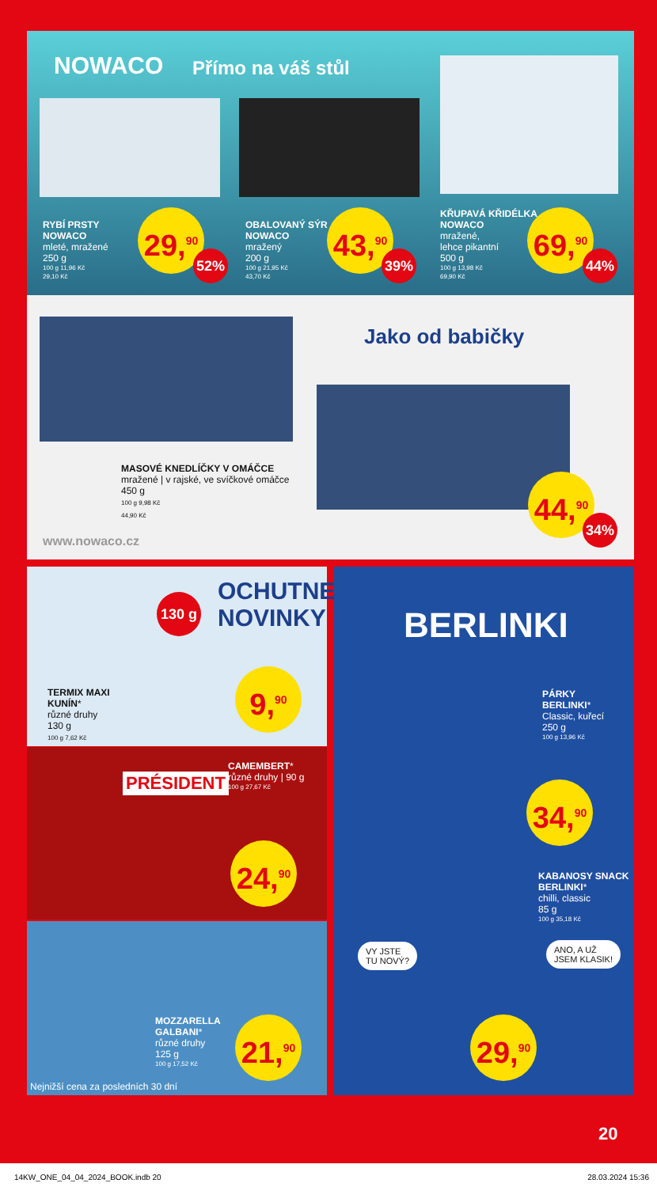NOWACO Přímo na váš stůl
RYBÍ PRSTY
NOWACO
mleté, mražené
250 g
100 g 11,96 Kč
29,10 Kč
29,<sup>90</sup>
52%
OBALOVANÝ SÝR
NOWACO
mražený
200 g
100 g 21,95 Kč
43,70 Kč
43,<sup>90</sup>
39%
KŘUPAVÁ KŘIDÉLKA
NOWACO
mražené,
lehce pikantní
500 g
100 g 13,98 Kč
69,90 Kč
69,<sup>90</sup>
44%
Jako od babičky
MASOVÉ KNEDLÍČKY V OMÁČCE
mražené | v rajské, ve svíčkové omáčce
450 g
100 g 9,98 Kč
44,90 Kč
44,<sup>90</sup>
34%
www.nowaco.cz
OCHUTNEJTE
NOVINKY
130 g
TERMIX MAXI
KUNÍN*
různé druhy
130 g
100 g 7,62 Kč
9,<sup>90</sup>
PRÉSIDENT
CAMEMBERT*
různé druhy | 90 g
100 g 27,67 Kč
24,<sup>90</sup>
MOZZARELLA
GALBANI*
různé druhy
125 g
100 g 17,52 Kč
21,<sup>90</sup>
Nejnižší cena za posledních 30 dní
BERLINKI
PÁRKY
BERLINKI*
Classic, kuřecí
250 g
100 g 13,96 Kč
34,<sup>90</sup>
KABANOSY SNACK
BERLINKI*
chilli, classic
85 g
100 g 35,18 Kč
VY JSTE
TU NOVÝ?
ANO, A UŽ
JSEM KLASIK!
29,<sup>90</sup>
20
14KW_ONE_04_04_2024_BOOK.indb 20 28.03.2024 15:36